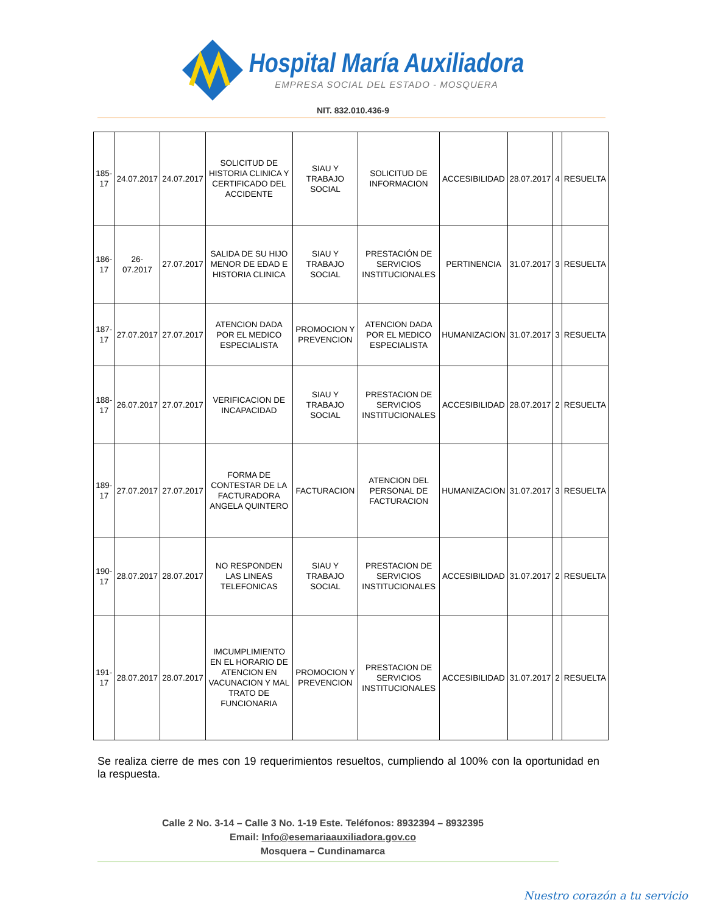Hospital María Auxiliadora
EMPRESA SOCIAL DEL ESTADO - MOSQUERA
NIT. 832.010.436-9
| 185-17 | 24.07.2017 | 24.07.2017 | SOLICITUD DE HISTORIA CLINICA Y CERTIFICADO DEL ACCIDENTE | SIAU Y TRABAJO SOCIAL | SOLICITUD DE INFORMACION | ACCESIBILIDAD | 28.07.2017 | 4 | RESUELTA |
| 186-17 | 26-07.2017 | 27.07.2017 | SALIDA DE SU HIJO MENOR DE EDAD E HISTORIA CLINICA | SIAU Y TRABAJO SOCIAL | PRESTACIÓN DE SERVICIOS INSTITUCIONALES | PERTINENCIA | 31.07.2017 | 3 | RESUELTA |
| 187-17 | 27.07.2017 | 27.07.2017 | ATENCION DADA POR EL MEDICO ESPECIALISTA | PROMOCION Y PREVENCION | ATENCION DADA POR EL MEDICO ESPECIALISTA | HUMANIZACION | 31.07.2017 | 3 | RESUELTA |
| 188-17 | 26.07.2017 | 27.07.2017 | VERIFICACION DE INCAPACIDAD | SIAU Y TRABAJO SOCIAL | PRESTACION DE SERVICIOS INSTITUCIONALES | ACCESIBILIDAD | 28.07.2017 | 2 | RESUELTA |
| 189-17 | 27.07.2017 | 27.07.2017 | FORMA DE CONTESTAR DE LA FACTURADORA ANGELA QUINTERO | FACTURACION | ATENCION DEL PERSONAL DE FACTURACION | HUMANIZACION | 31.07.2017 | 3 | RESUELTA |
| 190-17 | 28.07.2017 | 28.07.2017 | NO RESPONDEN LAS LINEAS TELEFONICAS | SIAU Y TRABAJO SOCIAL | PRESTACION DE SERVICIOS INSTITUCIONALES | ACCESIBILIDAD | 31.07.2017 | 2 | RESUELTA |
| 191-17 | 28.07.2017 | 28.07.2017 | IMCUMPLIMIENTO EN EL HORARIO DE ATENCION EN VACUNACION Y MAL TRATO DE FUNCIONARIA | PROMOCION Y PREVENCION | PRESTACION DE SERVICIOS INSTITUCIONALES | ACCESIBILIDAD | 31.07.2017 | 2 | RESUELTA |
Se realiza cierre de mes con 19 requerimientos resueltos, cumpliendo al 100% con la oportunidad en la respuesta.
Calle 2 No. 3-14 – Calle 3 No. 1-19 Este. Teléfonos: 8932394 – 8932395
Email: Info@esemariaauxiliadora.gov.co
Mosquera – Cundinamarca
Nuestro corazón a tu servicio